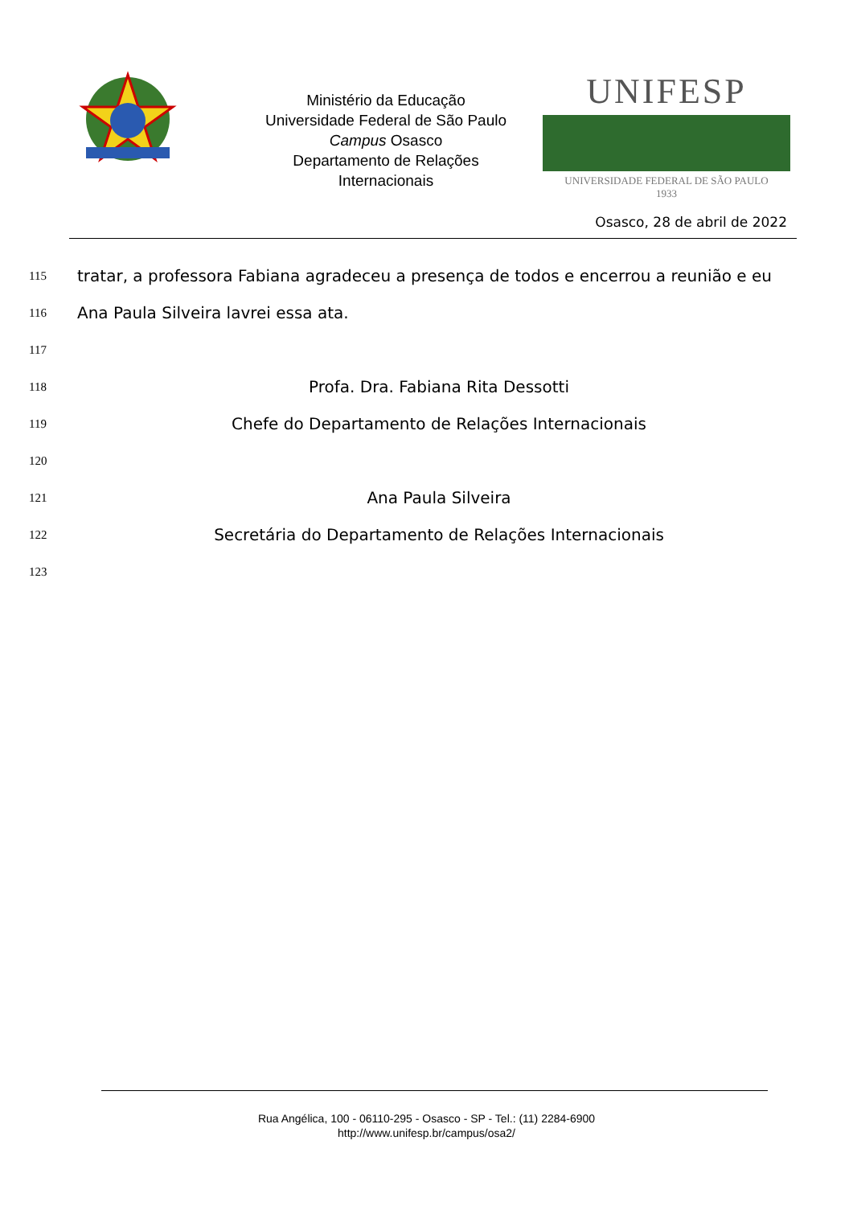Ministério da Educação
Universidade Federal de São Paulo
Campus Osasco
Departamento de Relações
Internacionais
UNIFESP
UNIVERSIDADE FEDERAL DE SÃO PAULO
1933
Osasco, 28 de abril de 2022
115 tratar, a professora Fabiana agradeceu a presença de todos e encerrou a reunião e eu
116 Ana Paula Silveira lavrei essa ata.
117
118 Profa. Dra. Fabiana Rita Dessotti
119 Chefe do Departamento de Relações Internacionais
120
121 Ana Paula Silveira
122 Secretária do Departamento de Relações Internacionais
123
Rua Angélica, 100 - 06110-295 - Osasco - SP - Tel.: (11) 2284-6900
http://www.unifesp.br/campus/osa2/